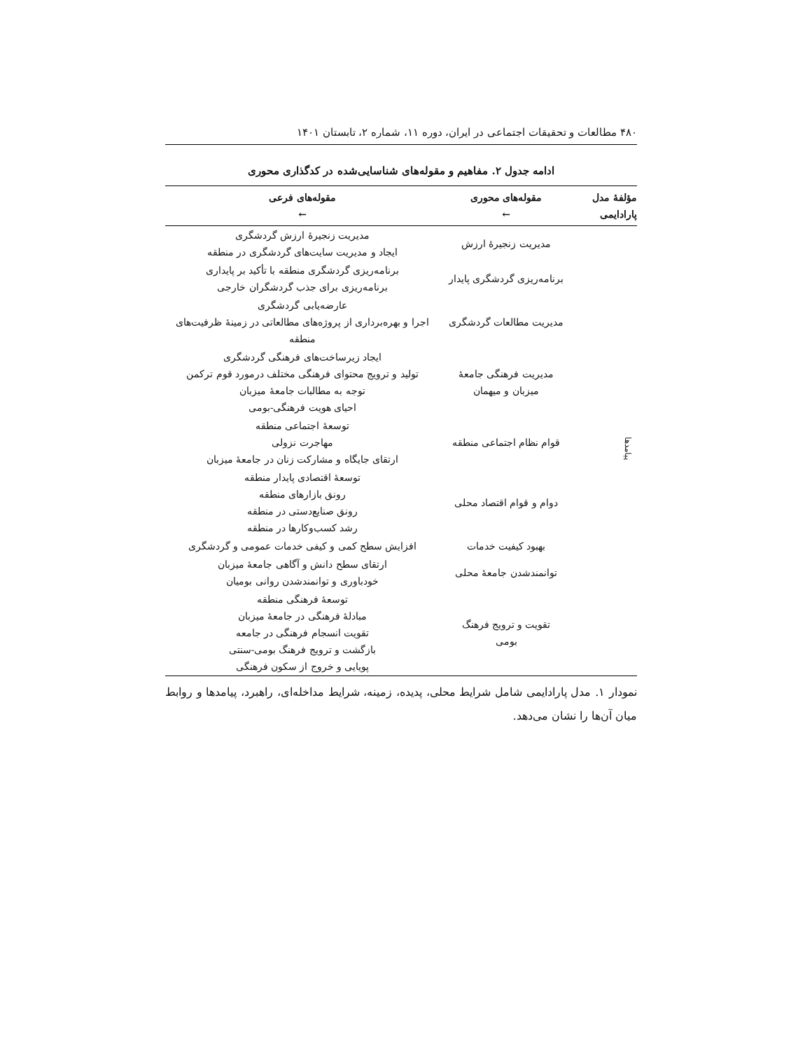۴۸۰ مطالعات و تحقیقات اجتماعی در ایران، دوره ۱۱، شماره ۲، تابستان ۱۴۰۱
ادامه جدول ۲. مفاهیم و مقوله‌های شناسایی‌شده در کدگذاری محوری
| مؤلفهٔ مدل پارادایمی | مقوله‌های محوری ← | مقوله‌های فرعی ← |
| --- | --- | --- |
| پیامدها | مدیریت زنجیرهٔ ارزش | مدیریت زنجیرهٔ ارزش گردشگری ایجاد و مدیریت سایت‌های گردشگری در منطقه |
| | برنامه‌ریزی گردشگری پایدار | برنامه‌ریزی گردشگری منطقه با تأکید بر پایداری برنامه‌ریزی برای جذب گردشگران خارجی |
| | مدیریت مطالعات گردشگری | عارضه‌یابی گردشگری اجرا و بهره‌برداری از پروژه‌های مطالعاتی در زمینهٔ ظرفیت‌های منطقه |
| | مدیریت فرهنگی جامعهٔ میزبان و میهمان | ایجاد زیرساخت‌های فرهنگی گردشگری تولید و ترویج محتوای فرهنگی مختلف درمورد قوم ترکمن توجه به مطالبات جامعهٔ میزبان احیای هویت فرهنگی-بومی |
| | قوام نظام اجتماعی منطقه | توسعهٔ اجتماعی منطقه مهاجرت نزولی ارتقای جایگاه و مشارکت زنان در جامعهٔ میزبان |
| | دوام و قوام اقتصاد محلی | توسعهٔ اقتصادی پایدار منطقه رونق بازارهای منطقه رونق صنایع‌دستی در منطقه رشد کسب‌وکارها در منطقه |
| | بهبود کیفیت خدمات | افزایش سطح کمی و کیفی خدمات عمومی و گردشگری |
| | توانمندشدن جامعهٔ محلی | ارتقای سطح دانش و آگاهی جامعهٔ میزبان خودباوری و توانمندشدن روانی بومیان |
| | تقویت و ترویج فرهنگ بومی | توسعهٔ فرهنگی منطقه مبادلهٔ فرهنگی در جامعهٔ میزبان تقویت انسجام فرهنگی در جامعه بازگشت و ترویج فرهنگ بومی-سنتی پویایی و خروج از سکون فرهنگی |
نمودار ۱. مدل پارادایمی شامل شرایط محلی، پدیده، زمینه، شرایط مداخله‌ای، راهبرد، پیامدها و روابط میان آن‌ها را نشان می‌دهد.